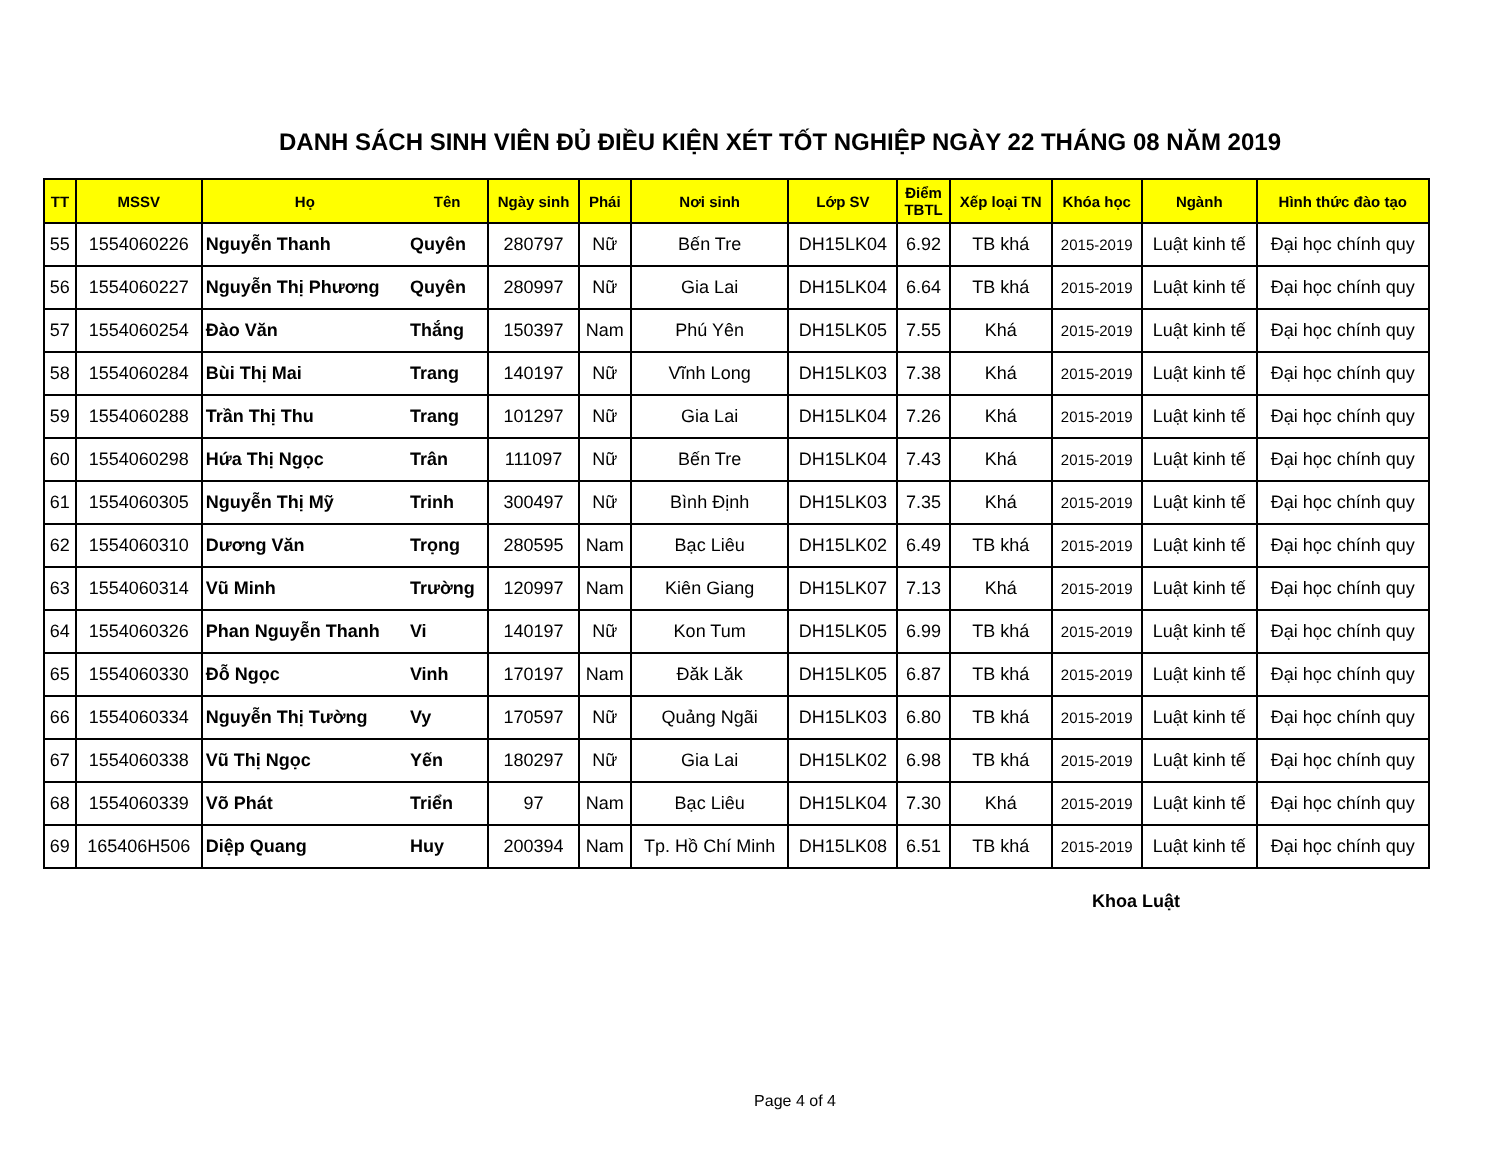DANH SÁCH SINH VIÊN ĐỦ ĐIỀU KIỆN XÉT TỐT NGHIỆP NGÀY 22 THÁNG 08 NĂM 2019
| TT | MSSV | Họ | Tên | Ngày sinh | Phái | Nơi sinh | Lớp SV | Điểm TBTL | Xếp loại TN | Khóa học | Ngành | Hình thức đào tạo |
| --- | --- | --- | --- | --- | --- | --- | --- | --- | --- | --- | --- | --- |
| 55 | 1554060226 | Nguyễn Thanh | Quyên | 280797 | Nữ | Bến Tre | DH15LK04 | 6.92 | TB khá | 2015-2019 | Luật kinh tế | Đại học chính quy |
| 56 | 1554060227 | Nguyễn Thị Phương | Quyên | 280997 | Nữ | Gia Lai | DH15LK04 | 6.64 | TB khá | 2015-2019 | Luật kinh tế | Đại học chính quy |
| 57 | 1554060254 | Đào Văn | Thắng | 150397 | Nam | Phú Yên | DH15LK05 | 7.55 | Khá | 2015-2019 | Luật kinh tế | Đại học chính quy |
| 58 | 1554060284 | Bùi Thị Mai | Trang | 140197 | Nữ | Vĩnh Long | DH15LK03 | 7.38 | Khá | 2015-2019 | Luật kinh tế | Đại học chính quy |
| 59 | 1554060288 | Trần Thị Thu | Trang | 101297 | Nữ | Gia Lai | DH15LK04 | 7.26 | Khá | 2015-2019 | Luật kinh tế | Đại học chính quy |
| 60 | 1554060298 | Hứa Thị Ngọc | Trân | 111097 | Nữ | Bến Tre | DH15LK04 | 7.43 | Khá | 2015-2019 | Luật kinh tế | Đại học chính quy |
| 61 | 1554060305 | Nguyễn Thị Mỹ | Trinh | 300497 | Nữ | Bình Định | DH15LK03 | 7.35 | Khá | 2015-2019 | Luật kinh tế | Đại học chính quy |
| 62 | 1554060310 | Dương Văn | Trọng | 280595 | Nam | Bạc Liêu | DH15LK02 | 6.49 | TB khá | 2015-2019 | Luật kinh tế | Đại học chính quy |
| 63 | 1554060314 | Vũ Minh | Trường | 120997 | Nam | Kiên Giang | DH15LK07 | 7.13 | Khá | 2015-2019 | Luật kinh tế | Đại học chính quy |
| 64 | 1554060326 | Phan Nguyễn Thanh | Vi | 140197 | Nữ | Kon Tum | DH15LK05 | 6.99 | TB khá | 2015-2019 | Luật kinh tế | Đại học chính quy |
| 65 | 1554060330 | Đỗ Ngọc | Vinh | 170197 | Nam | Đăk Lăk | DH15LK05 | 6.87 | TB khá | 2015-2019 | Luật kinh tế | Đại học chính quy |
| 66 | 1554060334 | Nguyễn Thị Tường | Vy | 170597 | Nữ | Quảng Ngãi | DH15LK03 | 6.80 | TB khá | 2015-2019 | Luật kinh tế | Đại học chính quy |
| 67 | 1554060338 | Vũ Thị Ngọc | Yến | 180297 | Nữ | Gia Lai | DH15LK02 | 6.98 | TB khá | 2015-2019 | Luật kinh tế | Đại học chính quy |
| 68 | 1554060339 | Võ Phát | Triển | 97 | Nam | Bạc Liêu | DH15LK04 | 7.30 | Khá | 2015-2019 | Luật kinh tế | Đại học chính quy |
| 69 | 165406H506 | Diệp Quang | Huy | 200394 | Nam | Tp. Hồ Chí Minh | DH15LK08 | 6.51 | TB khá | 2015-2019 | Luật kinh tế | Đại học chính quy |
Khoa Luật
Page 4 of 4